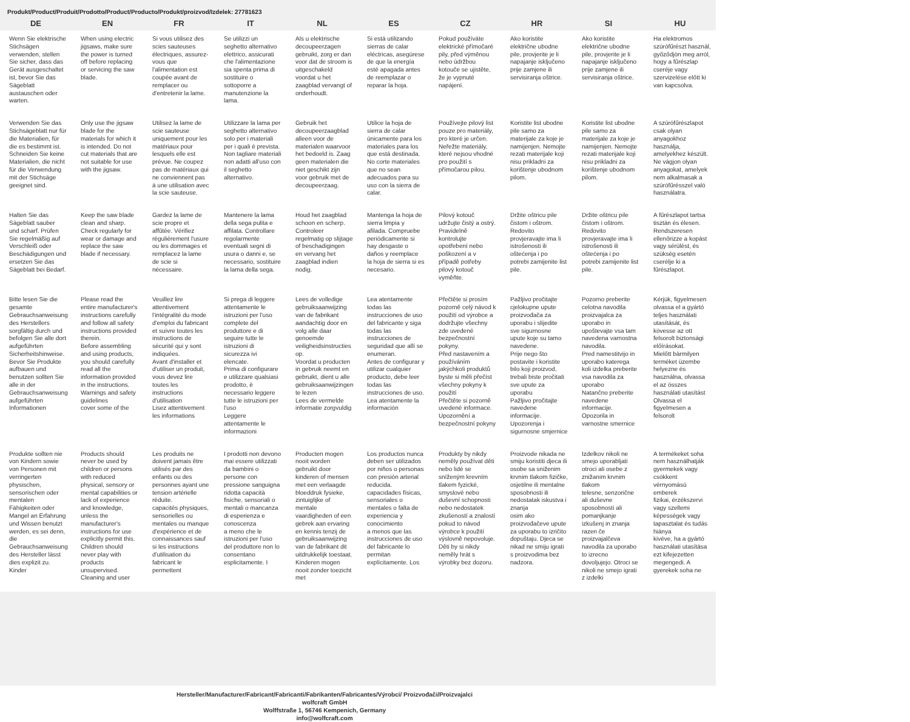Produkt/Product/Produit/Prodotto/Product/Producto/Produkt/proizvod/Izdelek: 27781623
| DE | EN | FR | IT | NL | ES | CZ | HR | SI | HU |
| --- | --- | --- | --- | --- | --- | --- | --- | --- | --- |
| Wenn Sie elektrische Stichsägen verwenden, stellen Sie sicher, dass das Gerät ausgeschaltet ist, bevor Sie das Sägeblatt austauschen oder warten. | When using electric jigsaws, make sure the power is turned off before replacing or servicing the saw blade. | Si vous utilisez des scies sauteuses électriques, assurez-vous que l'alimentation est coupée avant de remplacer ou d'entretenir la lame. | Se utilizzi un seghetto alternativo elettrico, assicurati che l'alimentazione sia spenta prima di sostituire o sottoporre a manutenzione la lama. | Als u elektrische decoupeerzagen gebruikt, zorg er dan voor dat de stroom is uitgeschakeld voordat u het zaagblad vervangt of onderhoudt. | Si está utilizando sierras de calar eléctricas, asegúrese de que la energía esté apagada antes de reemplazar o reparar la hoja. | Pokud používáte elektrické přímočaré pily, před výměnou nebo údržbou kotouče se ujistěte, že je vypnuté napájení. | Ako koristite električne ubodne pile, provjerite je li napajanje isključeno prije zamjene ili servisiranja oštrice. | Ako koristite električne ubodne pile, provjerite je li napajanje isključeno prije zamjene ili servisiranja oštrice. | Ha elektromos szúrófűrészt használ, győződjön meg arról, hogy a fűrészlap cseréje vagy szervizelése előtt ki van kapcsolva. |
| Verwenden Sie das Stichsägeblatt nur für die Materialien, für die es bestimmt ist. Schneiden Sie keine Materialien, die nicht für die Verwendung mit der Stichsäge geeignet sind. | Only use the jigsaw blade for the materials for which it is intended. Do not cut materials that are not suitable for use with the jigsaw. | Utilisez la lame de scie sauteuse uniquement pour les matériaux pour lesquels elle est prévue. Ne coupez pas de matériaux qui ne conviennent pas à une utilisation avec la scie sauteuse. | Utilizzare la lama per seghetto alternativo solo per i materiali per i quali è prevista. Non tagliare materiali non adatti all'uso con il seghetto alternativo. | Gebruik het decoupeerzaagblad alleen voor de materialen waarvoor het bedoeld is. Zaag geen materialen die niet geschikt zijn voor gebruik met de decoupeerzaag. | Utilice la hoja de sierra de calar únicamente para los materiales para los que está destinada. No corte materiales que no sean adecuados para su uso con la sierra de calar. | Používejte pilový list pouze pro materiály, pro které je určen. Neřežte materiály, které nejsou vhodné pro použití s přímočarou pilou. | Koristite list ubodne pile samo za materijale za koje je namijenjen. Nemojte rezati materijale koji nisu prikladni za korištenje ubodnom pilom. | Koristite list ubodne pile samo za materijale za koje je namijenjen. Nemojte rezati materijale koji nisu prikladni za korištenje ubodnom pilom. | A szúrófűrészlapot csak olyan anyagokhoz használja, amelyekhez készült. Ne vágjon olyan anyagokat, amelyek nem alkalmasak a szúrófűrésszel való használatra. |
| Halten Sie das Sägeblatt sauber und scharf. Prüfen Sie regelmäßig auf Verschleiß oder Beschädigungen und ersetzen Sie das Sägeblatt bei Bedarf. | Keep the saw blade clean and sharp. Check regularly for wear or damage and replace the saw blade if necessary. | Gardez la lame de scie propre et affûtée. Vérifiez régulièrement l'usure ou les dommages et remplacez la lame de scie si nécessaire. | Mantenere la lama della sega pulita e affilata. Controllare regolarmente eventuali segni di usura o danni e, se necessario, sostituire la lama della sega. | Houd het zaagblad schoon en scherp. Controleer regelmatig op slijtage of beschadigingen en vervang het zaagblad indien nodig. | Mantenga la hoja de sierra limpia y afilada. Compruebe periódicamente si hay desgaste o daños y reemplace la hoja de sierra si es necesario. | Pilový kotouč udržujte čistý a ostrý. Pravidelně kontrolujte opotřebení nebo poškození a v případě potřeby pilový kotouč vyměňte. | Držite oštricu pile čistom i oštrom. Redovito provjeravajte ima li istrošenosti ili oštećenja i po potrebi zamijenite list pile. | Držite oštricu pile čistom i oštrom. Redovito provjeravajte ima li istrošenosti ili oštećenja i po potrebi zamijenite list pile. | A fűrészlapot tartsa tisztán és élesen. Rendszeresen ellenőrizze a kopást vagy sérülést, és szükség esetén cserélje ki a fűrészlapot. |
| Bitte lesen Sie die gesamte Gebrauchsanweisung des Herstellers sorgfältig durch und befolgen Sie alle dort aufgeführten Sicherheitshinweise. Bevor Sie Produkte aufbauen und benutzen sollten Sie alle in der Gebrauchsanweisung aufgeführten Informationen | Please read the entire manufacturer's instructions carefully and follow all safety instructions provided therein. Before assembling and using products, you should carefully read all the information provided in the instructions. Warnings and safety guidelines cover some of the | Veuillez lire attentivement l'intégralité du mode d'emploi du fabricant et suivre toutes les instructions de sécurité qui y sont indiquées. Avant d'installer et d'utiliser un produit, vous devez lire toutes les instructions d'utilisation Lisez attentivement les informations | Si prega di leggere attentamente le istruzioni per l'uso complete del produttore e di seguire tutte le istruzioni di sicurezza ivi elencate. Prima di configurare e utilizzare qualsiasi prodotto, è necessario leggere tutte le istruzioni per l'uso Leggere attentamente le informazioni | Lees de volledige gebruiksaanwijzing van de fabrikant aandachtig door en volg alle daar genoemde veiligheidsinstructies op. Voordat u producten in gebruik neemt en gebruikt, dient u alle gebruiksaanwijzingen te lezen Lees de vermelde informatie zorgvuldig | Lea atentamente todas las instrucciones de uso del fabricante y siga todas las instrucciones de seguridad que allí se enumeran. Antes de configurar y utilizar cualquier producto, debe leer todas las instrucciones de uso. Lea atentamente la información | Přečtěte si prosím pozorně celý návod k použití od výrobce a dodržujte všechny zde uvedené bezpečnostní pokyny. Před nastavením a používáním jakýchkoli produktů byste si měli přečíst všechny pokyny k použití Přečtěte si pozorně uvedené informace. Upozornění a bezpečnostní pokyny | Pažljivo pročitajte cjelokupne upute proizvođača za uporabu i slijedite sve sigurnosne upute koje su tamo navedene. Prije nego što postavite i koristite bilo koji proizvod, trebali biste pročitati sve upute za uporabu Pažljivo pročitajte navedene informacije. Upozorenja i sigurnosne smjernice | Pozorno preberite celotna navodila proizvajalca za uporabo in upoštevajte vsa tam navedena varnostna navodila. Pred namestitvijo in uporabo katerega koli izdelka preberite vsa navodila za uporabo Natančno preberite navedene informacije. Opozorila in varnostne smernice | Kérjük, figyelmesen olvassa el a gyártó teljes használati utasítását, és kövesse az ott felsorolt biztonsági előírásokat. Mielőtt bármilyen terméket üzembe helyezne és használna, olvassa el az összes használati utasítást Olvassa el figyelmesen a felsorolt |
| Produkte sollten nie von Kindern sowie von Personen mit verringerten physischen, sensorischen oder mentalen Fähigkeiten oder Mangel an Erfahrung und Wissen benutzt werden, es sei denn, die Gebrauchsanweisung des Hersteller lässt dies explizit zu. Kinder | Products should never be used by children or persons with reduced physical, sensory or mental capabilities or lack of experience and knowledge, unless the manufacturer's instructions for use explicitly permit this. Children should never play with products unsupervised. Cleaning and user | Les produits ne doivent jamais être utilisés par des enfants ou des personnes ayant une tension artérielle réduite. capacités physiques, sensorielles ou mentales ou manque d'expérience et de connaissances sauf si les instructions d'utilisation du fabricant le permettent | I prodotti non devono mai essere utilizzati da bambini o persone con pressione sanguigna ridotta capacità fisiche, sensoriali o mentali o mancanza di esperienza e conoscenza a meno che le istruzioni per l'uso del produttore non lo consentano esplicitamente. I | Producten mogen nooit worden gebruikt door kinderen of mensen met een verlaagde bloeddruk fysieke, zintuiglijke of mentale vaardigheden of een gebrek aan ervaring en kennis tenzij de gebruiksaanwijzing van de fabrikant dit uitdrukkelijk toestaat. Kinderen mogen nooit zonder toezicht met | Los productos nunca deben ser utilizados por niños o personas con presión arterial reducida. capacidades físicas, sensoriales o mentales o falta de experiencia y conocimiento a menos que las instrucciones de uso del fabricante lo permitan explícitamente. Los | Produkty by nikdy neměly používat děti nebo lidé se sníženým krevním tlakem fyzické, smyslové nebo duševní schopnosti nebo nedostatek zkušeností a znalostí pokud to návod výrobce k použití výslovně nepovoluje. Děti by si nikdy neměly hrát s výrobky bez dozoru. | Proizvode nikada ne smiju koristiti djeca ili osobe sa sniženim krvnim tlakom fizičke, osjetilne ili mentalne sposobnosti ili nedostatak iskustva i znanja osim ako proizvođačeve upute za uporabu to izričito dopuštaju. Djeca se nikad ne smiju igrati s proizvodima bez nadzora. | Izdelkov nikoli ne smejo uporabljati otroci ali osebe z znižanim krvnim tlakom telesne, senzorične ali duševne sposobnosti ali pomanjkanje izkušenj in znanja razen če proizvajalčeva navodila za uporabo to izrecno dovoljujejo. Otroci se nikoli ne smejo igrati z izdelki | A termékeket soha nem használhatják gyermekek vagy csökkent vérnyomású emberek fizikai, érzékszervi vagy szellemi képességek vagy tapasztalat és tudás hiánya kivéve, ha a gyártó használati utasítása ezt kifejezetten megengedi. A gyerekek soha ne |
Hersteller/Manufacturer/Fabricant/Fabricanti/Fabrikanten/Fabricantes/Výrobci/ Proizvođači/Proizvajalci
wolfcraft GmbH
Wolffstraße 1, 56746 Kempenich, Germany
info@wolfcraft.com